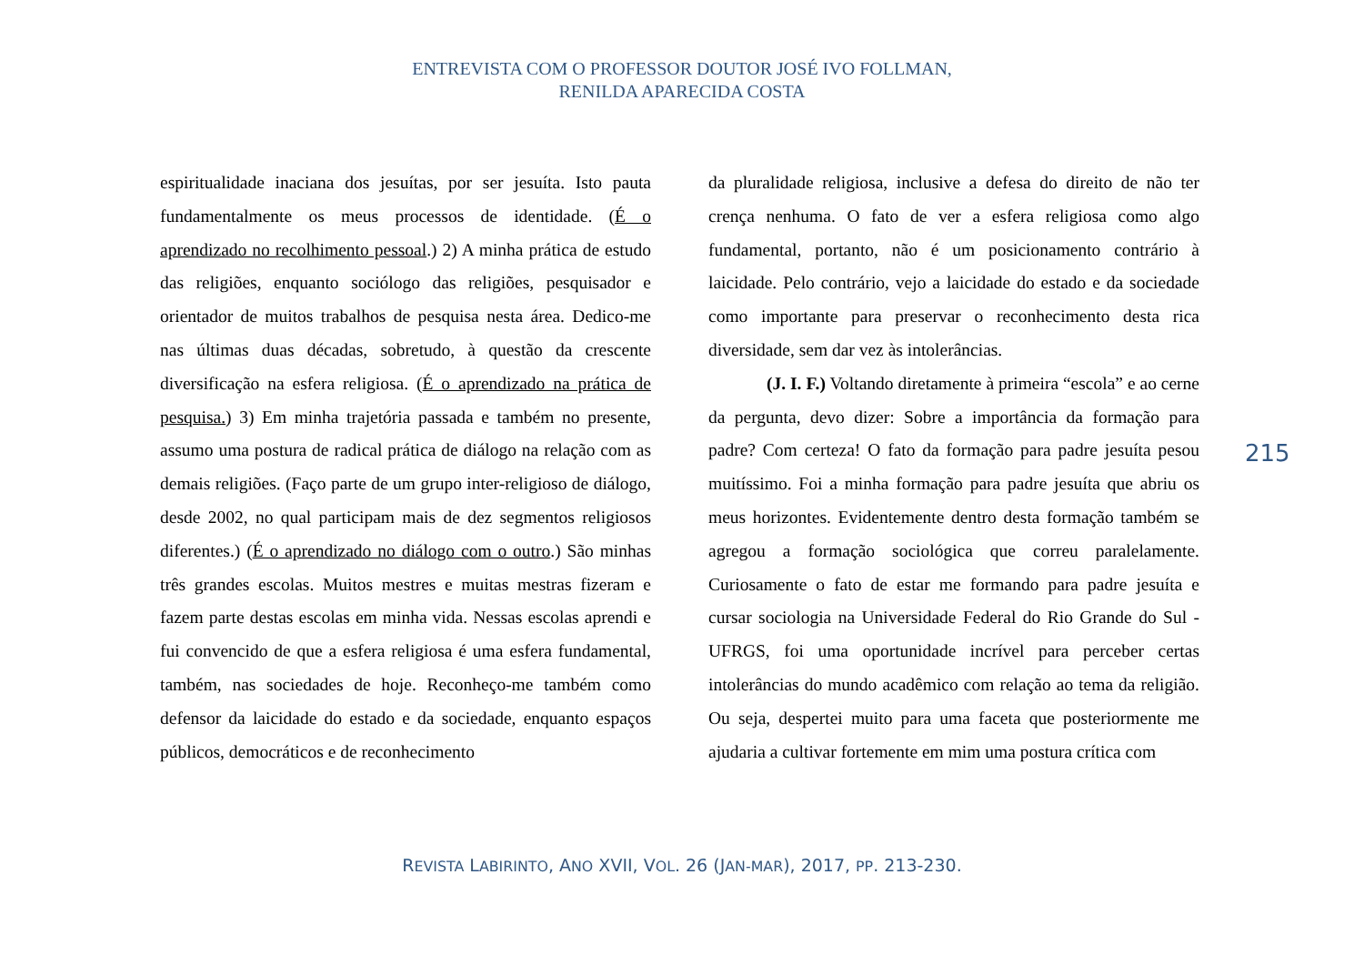ENTREVISTA COM O PROFESSOR DOUTOR JOSÉ IVO FOLLMAN,
RENILDA APARECIDA COSTA
espiritualidade inaciana dos jesuítas, por ser jesuíta. Isto pauta fundamentalmente os meus processos de identidade. (É o aprendizado no recolhimento pessoal.) 2) A minha prática de estudo das religiões, enquanto sociólogo das religiões, pesquisador e orientador de muitos trabalhos de pesquisa nesta área. Dedico-me nas últimas duas décadas, sobretudo, à questão da crescente diversificação na esfera religiosa. (É o aprendizado na prática de pesquisa.) 3) Em minha trajetória passada e também no presente, assumo uma postura de radical prática de diálogo na relação com as demais religiões. (Faço parte de um grupo inter-religioso de diálogo, desde 2002, no qual participam mais de dez segmentos religiosos diferentes.) (É o aprendizado no diálogo com o outro.) São minhas três grandes escolas. Muitos mestres e muitas mestras fizeram e fazem parte destas escolas em minha vida. Nessas escolas aprendi e fui convencido de que a esfera religiosa é uma esfera fundamental, também, nas sociedades de hoje. Reconheço-me também como defensor da laicidade do estado e da sociedade, enquanto espaços públicos, democráticos e de reconhecimento
da pluralidade religiosa, inclusive a defesa do direito de não ter crença nenhuma. O fato de ver a esfera religiosa como algo fundamental, portanto, não é um posicionamento contrário à laicidade. Pelo contrário, vejo a laicidade do estado e da sociedade como importante para preservar o reconhecimento desta rica diversidade, sem dar vez às intolerâncias.
(J. I. F.) Voltando diretamente à primeira “escola” e ao cerne da pergunta, devo dizer: Sobre a importância da formação para padre? Com certeza! O fato da formação para padre jesuíta pesou muitíssimo. Foi a minha formação para padre jesuíta que abriu os meus horizontes. Evidentemente dentro desta formação também se agregou a formação sociológica que correu paralelamente. Curiosamente o fato de estar me formando para padre jesuíta e cursar sociologia na Universidade Federal do Rio Grande do Sul - UFRGS, foi uma oportunidade incrível para perceber certas intolerâncias do mundo acadêmico com relação ao tema da religião. Ou seja, despertei muito para uma faceta que posteriormente me ajudaria a cultivar fortemente em mim uma postura crítica com
215
REVISTA LABIRINTO, ANO XVII, VOL. 26 (JAN-MAR), 2017, PP. 213-230.